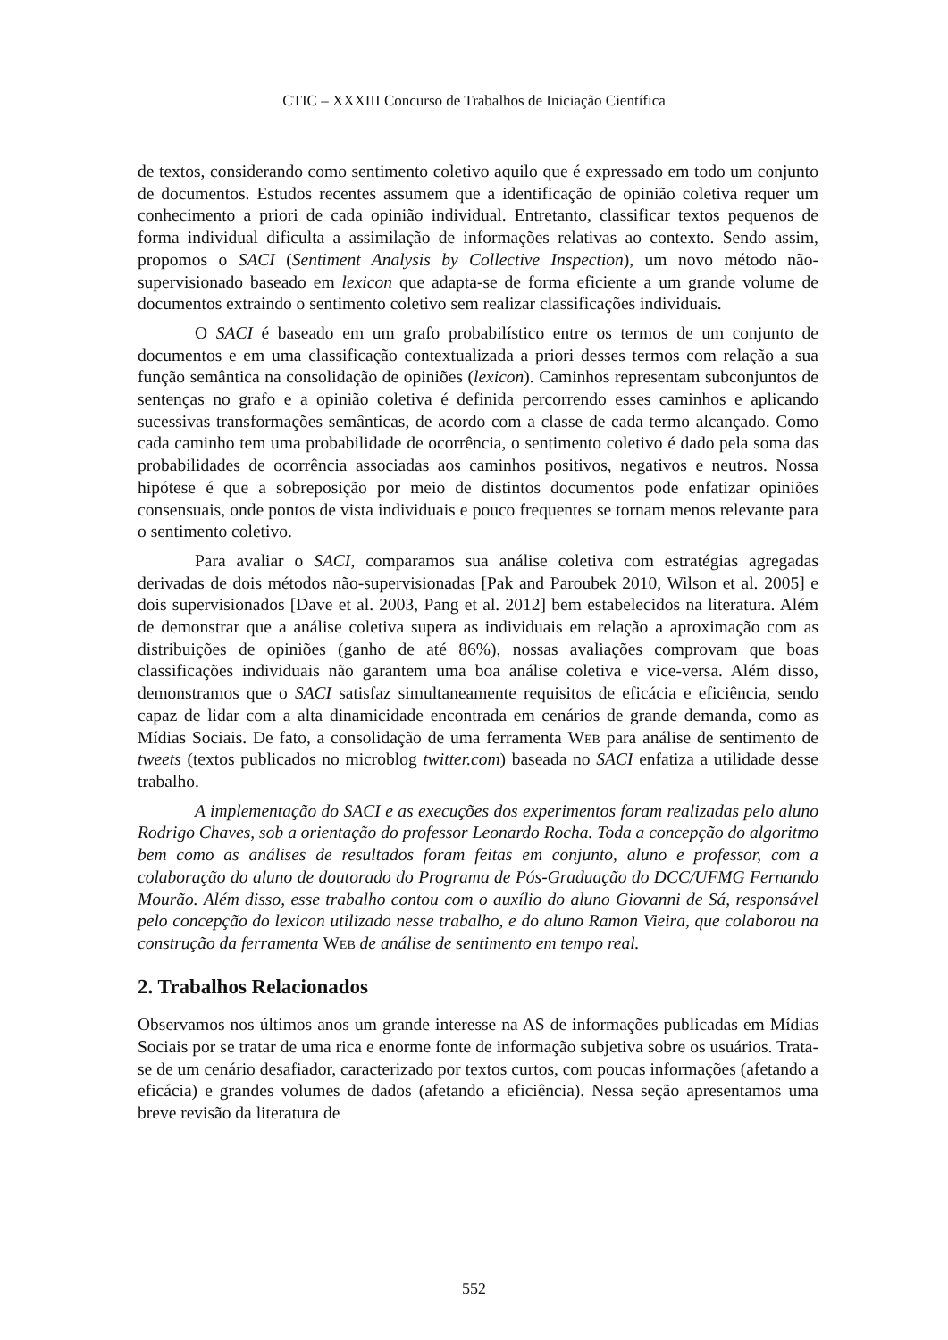CTIC – XXXIII Concurso de Trabalhos de Iniciação Científica
de textos, considerando como sentimento coletivo aquilo que é expressado em todo um conjunto de documentos. Estudos recentes assumem que a identificação de opinião coletiva requer um conhecimento a priori de cada opinião individual. Entretanto, classificar textos pequenos de forma individual dificulta a assimilação de informações relativas ao contexto. Sendo assim, propomos o SACI (Sentiment Analysis by Collective Inspection), um novo método não-supervisionado baseado em lexicon que adapta-se de forma eficiente a um grande volume de documentos extraindo o sentimento coletivo sem realizar classificações individuais.
O SACI é baseado em um grafo probabilístico entre os termos de um conjunto de documentos e em uma classificação contextualizada a priori desses termos com relação a sua função semântica na consolidação de opiniões (lexicon). Caminhos representam subconjuntos de sentenças no grafo e a opinião coletiva é definida percorrendo esses caminhos e aplicando sucessivas transformações semânticas, de acordo com a classe de cada termo alcançado. Como cada caminho tem uma probabilidade de ocorrência, o sentimento coletivo é dado pela soma das probabilidades de ocorrência associadas aos caminhos positivos, negativos e neutros. Nossa hipótese é que a sobreposição por meio de distintos documentos pode enfatizar opiniões consensuais, onde pontos de vista individuais e pouco frequentes se tornam menos relevante para o sentimento coletivo.
Para avaliar o SACI, comparamos sua análise coletiva com estratégias agregadas derivadas de dois métodos não-supervisionadas [Pak and Paroubek 2010, Wilson et al. 2005] e dois supervisionados [Dave et al. 2003, Pang et al. 2012] bem estabelecidos na literatura. Além de demonstrar que a análise coletiva supera as individuais em relação a aproximação com as distribuições de opiniões (ganho de até 86%), nossas avaliações comprovam que boas classificações individuais não garantem uma boa análise coletiva e vice-versa. Além disso, demonstramos que o SACI satisfaz simultaneamente requisitos de eficácia e eficiência, sendo capaz de lidar com a alta dinamicidade encontrada em cenários de grande demanda, como as Mídias Sociais. De fato, a consolidação de uma ferramenta Web para análise de sentimento de tweets (textos publicados no microblog twitter.com) baseada no SACI enfatiza a utilidade desse trabalho.
A implementação do SACI e as execuções dos experimentos foram realizadas pelo aluno Rodrigo Chaves, sob a orientação do professor Leonardo Rocha. Toda a concepção do algoritmo bem como as análises de resultados foram feitas em conjunto, aluno e professor, com a colaboração do aluno de doutorado do Programa de Pós-Graduação do DCC/UFMG Fernando Mourão. Além disso, esse trabalho contou com o auxílio do aluno Giovanni de Sá, responsável pelo concepção do lexicon utilizado nesse trabalho, e do aluno Ramon Vieira, que colaborou na construção da ferramenta Web de análise de sentimento em tempo real.
2. Trabalhos Relacionados
Observamos nos últimos anos um grande interesse na AS de informações publicadas em Mídias Sociais por se tratar de uma rica e enorme fonte de informação subjetiva sobre os usuários. Trata-se de um cenário desafiador, caracterizado por textos curtos, com poucas informações (afetando a eficácia) e grandes volumes de dados (afetando a eficiência). Nessa seção apresentamos uma breve revisão da literatura de
552